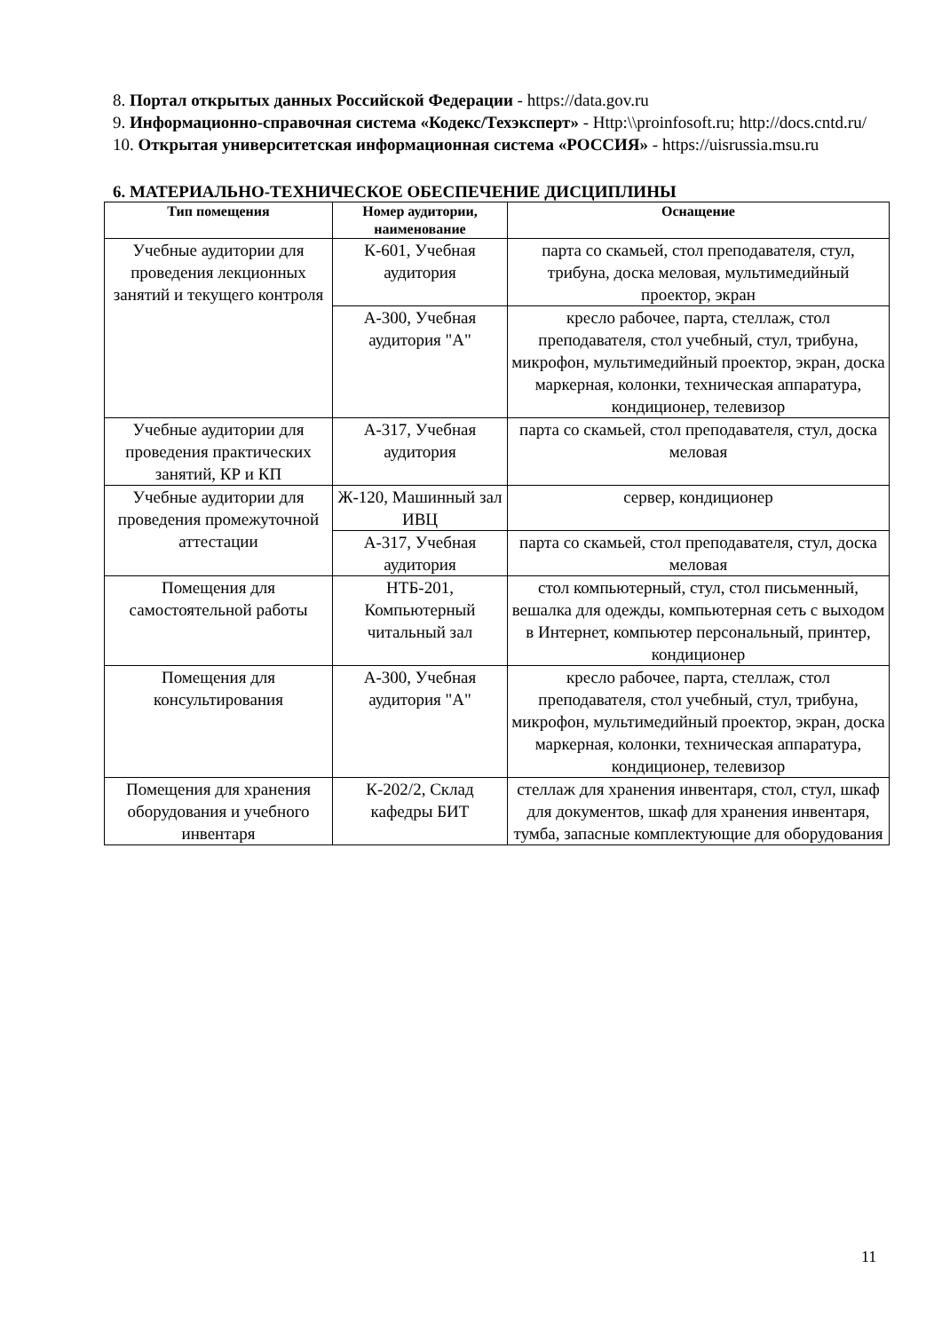8. Портал открытых данных Российской Федерации - https://data.gov.ru
9. Информационно-справочная система «Кодекс/Техэксперт» - Http:\\proinfosoft.ru; http://docs.cntd.ru/
10. Открытая университетская информационная система «РОССИЯ» - https://uisrussia.msu.ru
6. МАТЕРИАЛЬНО-ТЕХНИЧЕСКОЕ ОБЕСПЕЧЕНИЕ ДИСЦИПЛИНЫ
| Тип помещения | Номер аудитории, наименование | Оснащение |
| --- | --- | --- |
| Учебные аудитории для проведения лекционных занятий и текущего контроля | К-601, Учебная аудитория | парта со скамьей, стол преподавателя, стул, трибуна, доска меловая, мультимедийный проектор, экран |
| | А-300, Учебная аудитория "А" | кресло рабочее, парта, стеллаж, стол преподавателя, стол учебный, стул, трибуна, микрофон, мультимедийный проектор, экран, доска маркерная, колонки, техническая аппаратура, кондиционер, телевизор |
| Учебные аудитории для проведения практических занятий, КР и КП | А-317, Учебная аудитория | парта со скамьей, стол преподавателя, стул, доска меловая |
| Учебные аудитории для проведения промежуточной аттестации | Ж-120, Машинный зал ИВЦ | сервер, кондиционер |
| | А-317, Учебная аудитория | парта со скамьей, стол преподавателя, стул, доска меловая |
| Помещения для самостоятельной работы | НТБ-201, Компьютерный читальный зал | стол компьютерный, стул, стол письменный, вешалка для одежды, компьютерная сеть с выходом в Интернет, компьютер персональный, принтер, кондиционер |
| Помещения для консультирования | А-300, Учебная аудитория "А" | кресло рабочее, парта, стеллаж, стол преподавателя, стол учебный, стул, трибуна, микрофон, мультимедийный проектор, экран, доска маркерная, колонки, техническая аппаратура, кондиционер, телевизор |
| Помещения для хранения оборудования и учебного инвентаря | К-202/2, Склад кафедры БИТ | стеллаж для хранения инвентаря, стол, стул, шкаф для документов, шкаф для хранения инвентаря, тумба, запасные комплектующие для оборудования |
11